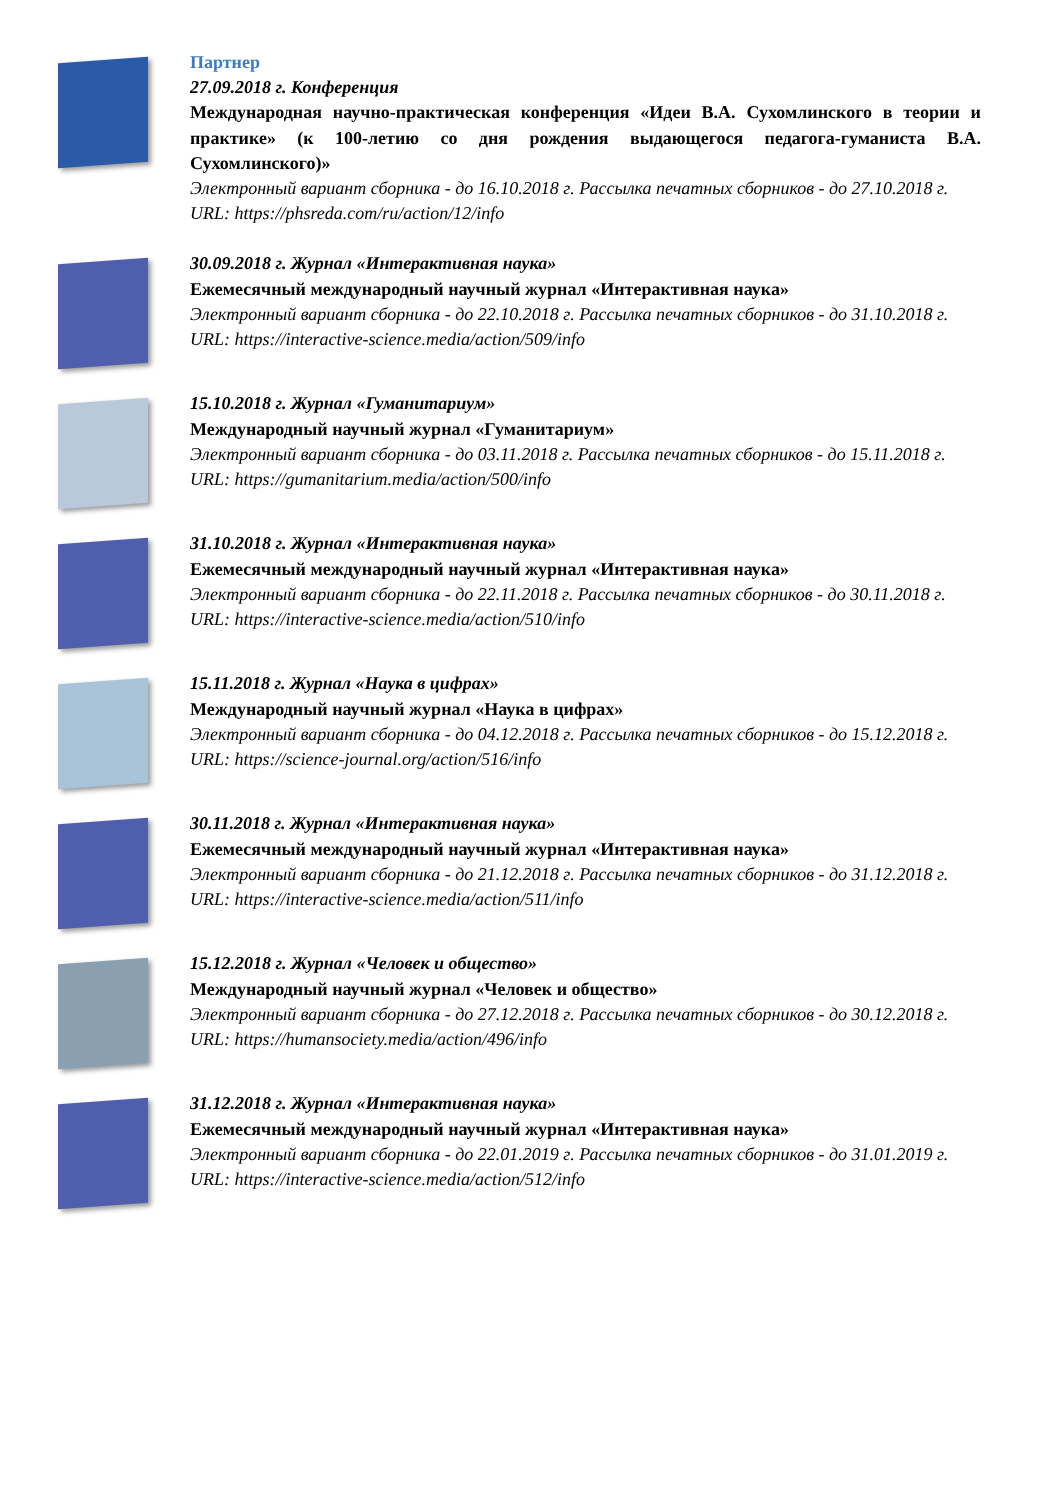Партнер
27.09.2018 г. Конференция
Международная научно-практическая конференция «Идеи В.А. Сухомлинского в теории и практике» (к 100-летию со дня рождения выдающегося педагога-гуманиста В.А. Сухомлинского)»
Электронный вариант сборника - до 16.10.2018 г. Рассылка печатных сборников - до 27.10.2018 г.
URL: https://phsreda.com/ru/action/12/info
30.09.2018 г. Журнал «Интерактивная наука»
Ежемесячный международный научный журнал «Интерактивная наука»
Электронный вариант сборника - до 22.10.2018 г. Рассылка печатных сборников - до 31.10.2018 г.
URL: https://interactive-science.media/action/509/info
15.10.2018 г. Журнал «Гуманитариум»
Международный научный журнал «Гуманитариум»
Электронный вариант сборника - до 03.11.2018 г. Рассылка печатных сборников - до 15.11.2018 г.
URL: https://gumanitarium.media/action/500/info
31.10.2018 г. Журнал «Интерактивная наука»
Ежемесячный международный научный журнал «Интерактивная наука»
Электронный вариант сборника - до 22.11.2018 г. Рассылка печатных сборников - до 30.11.2018 г.
URL: https://interactive-science.media/action/510/info
15.11.2018 г. Журнал «Наука в цифрах»
Международный научный журнал «Наука в цифрах»
Электронный вариант сборника - до 04.12.2018 г. Рассылка печатных сборников - до 15.12.2018 г.
URL: https://science-journal.org/action/516/info
30.11.2018 г. Журнал «Интерактивная наука»
Ежемесячный международный научный журнал «Интерактивная наука»
Электронный вариант сборника - до 21.12.2018 г. Рассылка печатных сборников - до 31.12.2018 г.
URL: https://interactive-science.media/action/511/info
15.12.2018 г. Журнал «Человек и общество»
Международный научный журнал «Человек и общество»
Электронный вариант сборника - до 27.12.2018 г. Рассылка печатных сборников - до 30.12.2018 г.
URL: https://humansociety.media/action/496/info
31.12.2018 г. Журнал «Интерактивная наука»
Ежемесячный международный научный журнал «Интерактивная наука»
Электронный вариант сборника - до 22.01.2019 г. Рассылка печатных сборников - до 31.01.2019 г.
URL: https://interactive-science.media/action/512/info